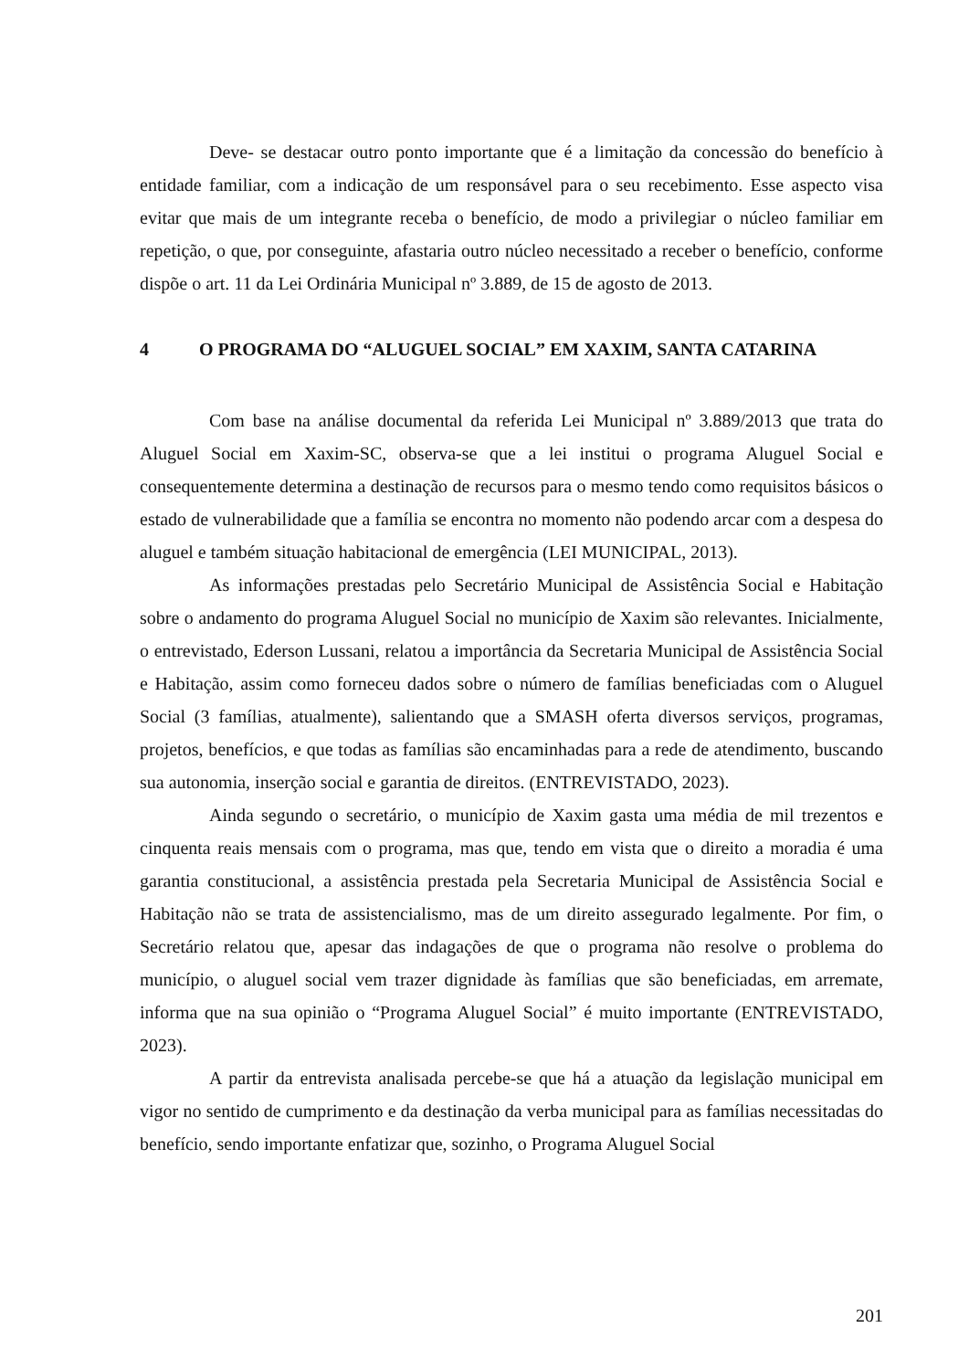Deve- se destacar outro ponto importante que é a limitação da concessão do benefício à entidade familiar, com a indicação de um responsável para o seu recebimento. Esse aspecto visa evitar que mais de um integrante receba o benefício, de modo a privilegiar o núcleo familiar em repetição, o que, por conseguinte, afastaria outro núcleo necessitado a receber o benefício, conforme dispõe o art. 11 da Lei Ordinária Municipal nº 3.889, de 15 de agosto de 2013.
4 O PROGRAMA DO “ALUGUEL SOCIAL” EM XAXIM, SANTA CATARINA
Com base na análise documental da referida Lei Municipal nº 3.889/2013 que trata do Aluguel Social em Xaxim-SC, observa-se que a lei institui o programa Aluguel Social e consequentemente determina a destinação de recursos para o mesmo tendo como requisitos básicos o estado de vulnerabilidade que a família se encontra no momento não podendo arcar com a despesa do aluguel e também situação habitacional de emergência (LEI MUNICIPAL, 2013).
As informações prestadas pelo Secretário Municipal de Assistência Social e Habitação sobre o andamento do programa Aluguel Social no município de Xaxim são relevantes. Inicialmente, o entrevistado, Ederson Lussani, relatou a importância da Secretaria Municipal de Assistência Social e Habitação, assim como forneceu dados sobre o número de famílias beneficiadas com o Aluguel Social (3 famílias, atualmente), salientando que a SMASH oferta diversos serviços, programas, projetos, benefícios, e que todas as famílias são encaminhadas para a rede de atendimento, buscando sua autonomia, inserção social e garantia de direitos. (ENTREVISTADO, 2023).
Ainda segundo o secretário, o município de Xaxim gasta uma média de mil trezentos e cinquenta reais mensais com o programa, mas que, tendo em vista que o direito a moradia é uma garantia constitucional, a assistência prestada pela Secretaria Municipal de Assistência Social e Habitação não se trata de assistencialismo, mas de um direito assegurado legalmente. Por fim, o Secretário relatou que, apesar das indagações de que o programa não resolve o problema do município, o aluguel social vem trazer dignidade às famílias que são beneficiadas, em arremate, informa que na sua opinião o “Programa Aluguel Social” é muito importante (ENTREVISTADO, 2023).
A partir da entrevista analisada percebe-se que há a atuação da legislação municipal em vigor no sentido de cumprimento e da destinação da verba municipal para as famílias necessitadas do benefício, sendo importante enfatizar que, sozinho, o Programa Aluguel Social
201